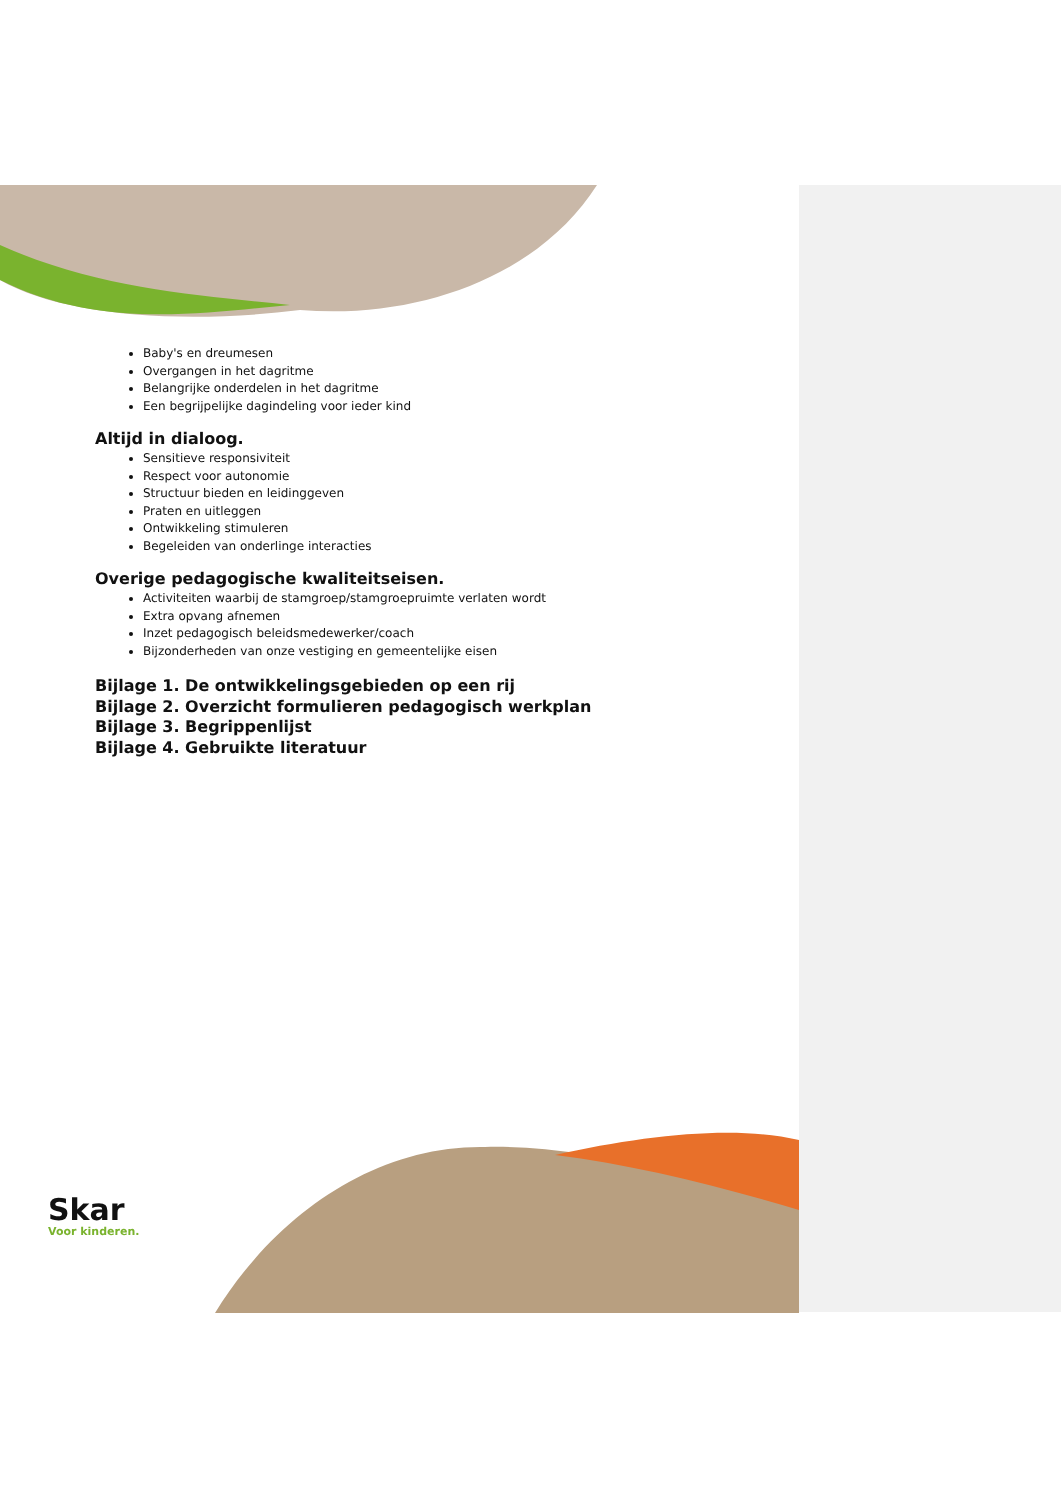Baby's en dreumesen
Overgangen in het dagritme
Belangrijke onderdelen in het dagritme
Een begrijpelijke dagindeling voor ieder kind
Altijd in dialoog.
Sensitieve responsiviteit
Respect voor autonomie
Structuur bieden en leidinggeven
Praten en uitleggen
Ontwikkeling stimuleren
Begeleiden van onderlinge interacties
Overige pedagogische kwaliteitseisen.
Activiteiten waarbij de stamgroep/stamgroepruimte verlaten wordt
Extra opvang afnemen
Inzet pedagogisch beleidsmedewerker/coach
Bijzonderheden van onze vestiging en gemeentelijke eisen
Bijlage 1. De ontwikkelingsgebieden op een rij
Bijlage 2. Overzicht formulieren pedagogisch werkplan
Bijlage 3. Begrippenlijst
Bijlage 4. Gebruikte literatuur
Skar
Voor kinderen.